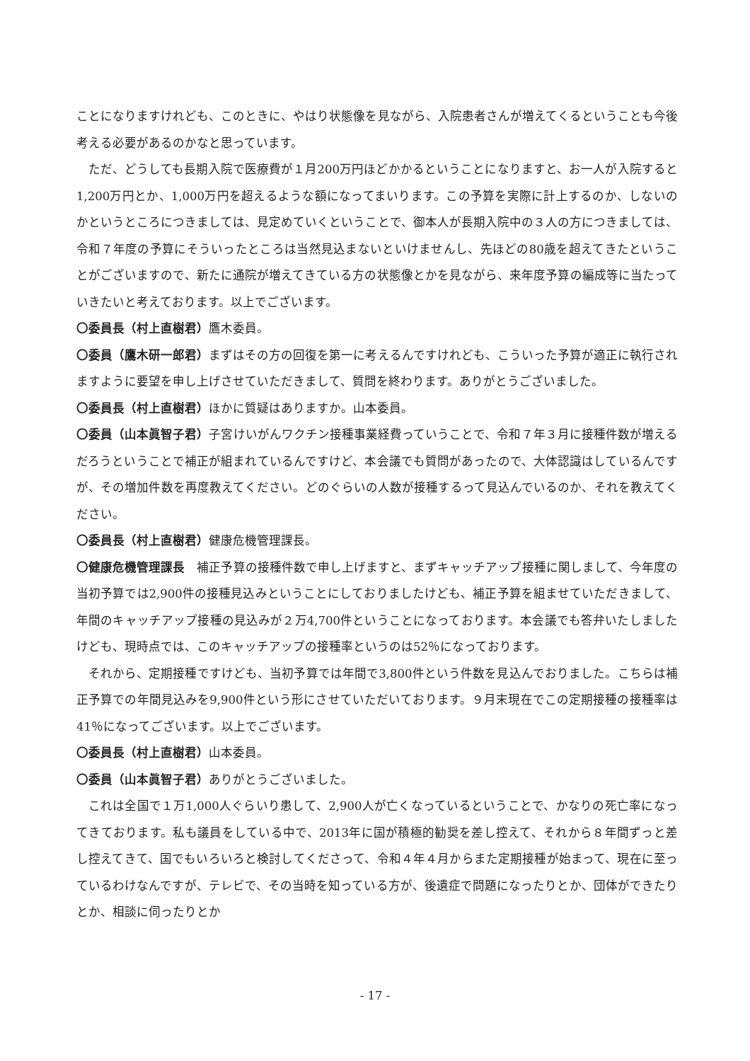ことになりますけれども、このときに、やはり状態像を見ながら、入院患者さんが増えてくるということも今後考える必要があるのかなと思っています。
ただ、どうしても長期入院で医療費が１月200万円ほどかかるということになりますと、お一人が入院すると1,200万円とか、1,000万円を超えるような額になってまいります。この予算を実際に計上するのか、しないのかというところにつきましては、見定めていくということで、御本人が長期入院中の３人の方につきましては、令和７年度の予算にそういったところは当然見込まないといけませんし、先ほどの80歳を超えてきたということがございますので、新たに通院が増えてきている方の状態像とかを見ながら、来年度予算の編成等に当たっていきたいと考えております。以上でございます。
〇委員長（村上直樹君）鷹木委員。
〇委員（鷹木研一郎君）まずはその方の回復を第一に考えるんですけれども、こういった予算が適正に執行されますように要望を申し上げさせていただきまして、質問を終わります。ありがとうございました。
〇委員長（村上直樹君）ほかに質疑はありますか。山本委員。
〇委員（山本眞智子君）子宮けいがんワクチン接種事業経費っていうことで、令和７年３月に接種件数が増えるだろうということで補正が組まれているんですけど、本会議でも質問があったので、大体認識はしているんですが、その増加件数を再度教えてください。どのぐらいの人数が接種するって見込んでいるのか、それを教えてください。
〇委員長（村上直樹君）健康危機管理課長。
〇健康危機管理課長　補正予算の接種件数で申し上げますと、まずキャッチアップ接種に関しまして、今年度の当初予算では2,900件の接種見込みということにしておりましたけども、補正予算を組ませていただきまして、年間のキャッチアップ接種の見込みが２万4,700件ということになっております。本会議でも答弁いたしましたけども、現時点では、このキャッチアップの接種率というのは52％になっております。
それから、定期接種ですけども、当初予算では年間で3,800件という件数を見込んでおりました。こちらは補正予算での年間見込みを9,900件という形にさせていただいております。９月末現在でこの定期接種の接種率は41％になってございます。以上でございます。
〇委員長（村上直樹君）山本委員。
〇委員（山本眞智子君）ありがとうございました。
これは全国で１万1,000人ぐらいり患して、2,900人が亡くなっているということで、かなりの死亡率になってきております。私も議員をしている中で、2013年に国が積極的勧奨を差し控えて、それから８年間ずっと差し控えてきて、国でもいろいろと検討してくださって、令和４年４月からまた定期接種が始まって、現在に至っているわけなんですが、テレビで、その当時を知っている方が、後遺症で問題になったりとか、団体ができたりとか、相談に伺ったりとか
- 17 -